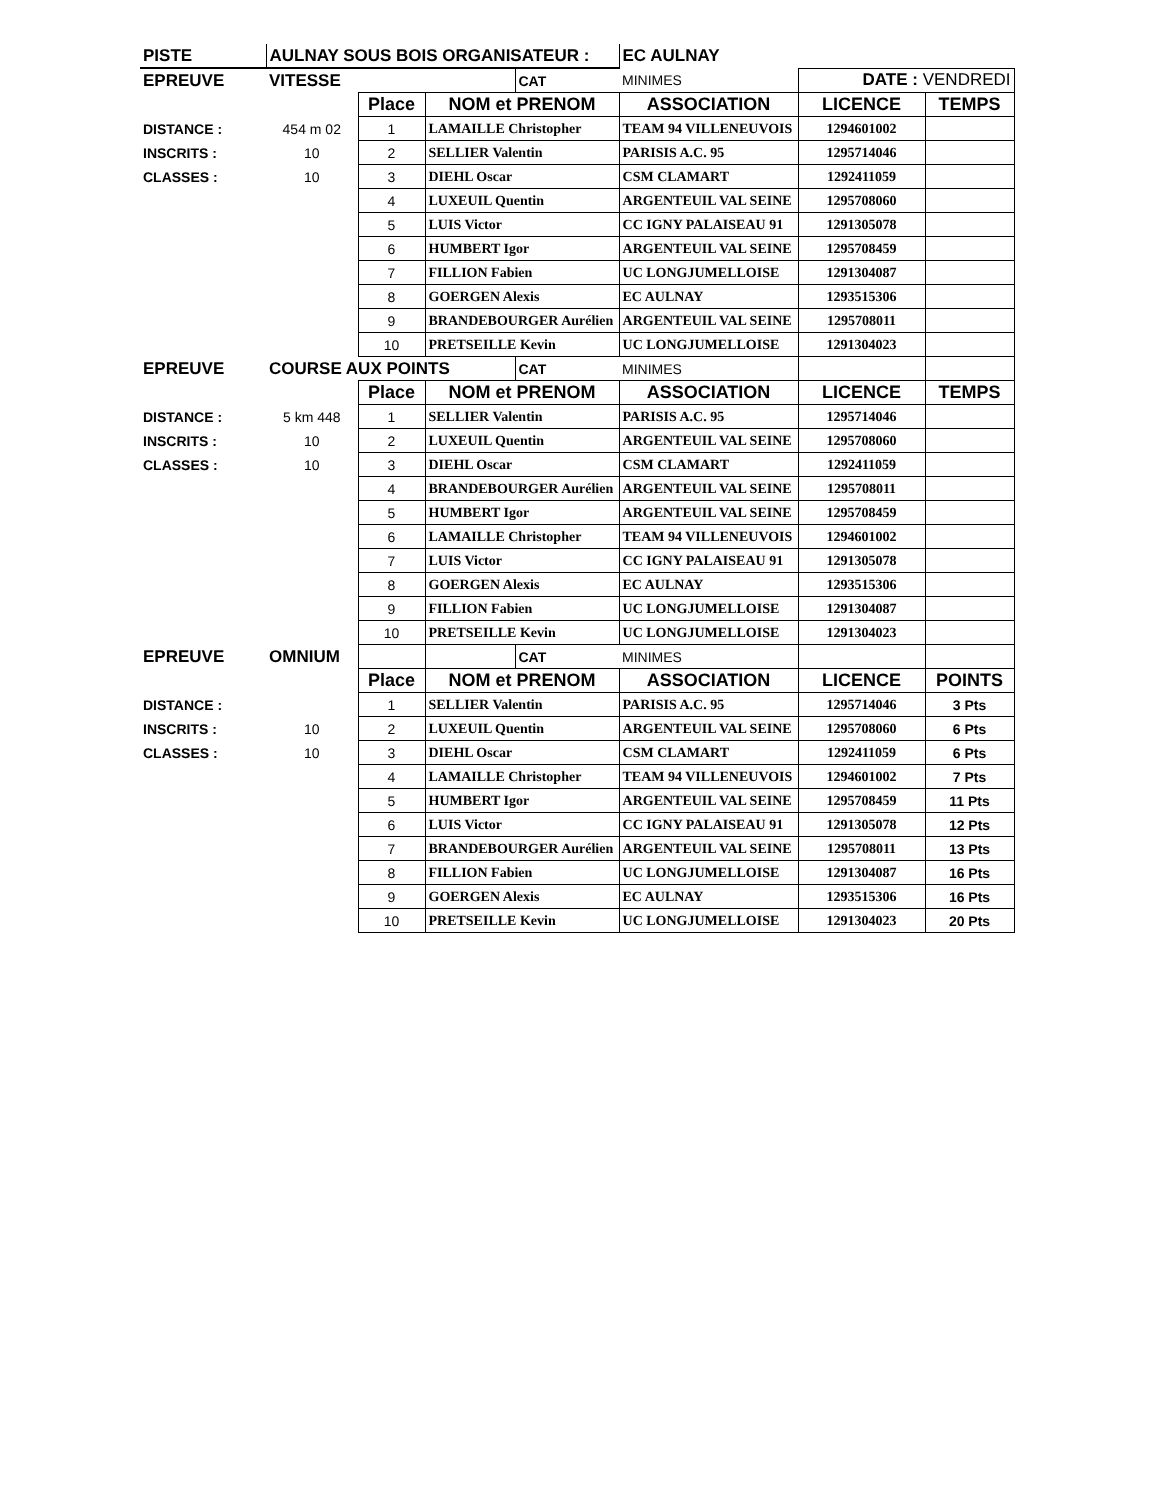| PISTE | AULNAY SOUS BOIS ORGANISATEUR : | | | | EC AULNAY | | |
| EPREUVE | VITESSE | | | CAT | MINIMES | DATE : VENDREDI | |
| | | Place | NOM et PRENOM | | ASSOCIATION | LICENCE | TEMPS |
| DISTANCE : | 454 m 02 | 1 | LAMAILLE Christopher | | TEAM 94 VILLENEUVOIS | 1294601002 | |
| INSCRITS : | 10 | 2 | SELLIER Valentin | | PARISIS A.C. 95 | 1295714046 | |
| CLASSES : | 10 | 3 | DIEHL Oscar | | CSM CLAMART | 1292411059 | |
| | | 4 | LUXEUIL Quentin | | ARGENTEUIL VAL SEINE | 1295708060 | |
| | | 5 | LUIS Victor | | CC IGNY PALAISEAU 91 | 1291305078 | |
| | | 6 | HUMBERT Igor | | ARGENTEUIL VAL SEINE | 1295708459 | |
| | | 7 | FILLION Fabien | | UC LONGJUMELLOISE | 1291304087 | |
| | | 8 | GOERGEN Alexis | | EC AULNAY | 1293515306 | |
| | | 9 | BRANDEBOURGER Aurélien | | ARGENTEUIL VAL SEINE | 1295708011 | |
| | | 10 | PRETSEILLE Kevin | | UC LONGJUMELLOISE | 1291304023 | |
| EPREUVE | COURSE AUX POINTS | | | CAT | MINIMES | | |
| | | Place | NOM et PRENOM | | ASSOCIATION | LICENCE | TEMPS |
| DISTANCE : | 5 km 448 | 1 | SELLIER Valentin | | PARISIS A.C. 95 | 1295714046 | |
| INSCRITS : | 10 | 2 | LUXEUIL Quentin | | ARGENTEUIL VAL SEINE | 1295708060 | |
| CLASSES : | 10 | 3 | DIEHL Oscar | | CSM CLAMART | 1292411059 | |
| | | 4 | BRANDEBOURGER Aurélien | | ARGENTEUIL VAL SEINE | 1295708011 | |
| | | 5 | HUMBERT Igor | | ARGENTEUIL VAL SEINE | 1295708459 | |
| | | 6 | LAMAILLE Christopher | | TEAM 94 VILLENEUVOIS | 1294601002 | |
| | | 7 | LUIS Victor | | CC IGNY PALAISEAU 91 | 1291305078 | |
| | | 8 | GOERGEN Alexis | | EC AULNAY | 1293515306 | |
| | | 9 | FILLION Fabien | | UC LONGJUMELLOISE | 1291304087 | |
| | | 10 | PRETSEILLE Kevin | | UC LONGJUMELLOISE | 1291304023 | |
| EPREUVE | OMNIUM | | | CAT | MINIMES | | |
| | | Place | NOM et PRENOM | | ASSOCIATION | LICENCE | POINTS |
| DISTANCE : | | 1 | SELLIER Valentin | | PARISIS A.C. 95 | 1295714046 | 3 Pts |
| INSCRITS : | 10 | 2 | LUXEUIL Quentin | | ARGENTEUIL VAL SEINE | 1295708060 | 6 Pts |
| CLASSES : | 10 | 3 | DIEHL Oscar | | CSM CLAMART | 1292411059 | 6 Pts |
| | | 4 | LAMAILLE Christopher | | TEAM 94 VILLENEUVOIS | 1294601002 | 7 Pts |
| | | 5 | HUMBERT Igor | | ARGENTEUIL VAL SEINE | 1295708459 | 11 Pts |
| | | 6 | LUIS Victor | | CC IGNY PALAISEAU 91 | 1291305078 | 12 Pts |
| | | 7 | BRANDEBOURGER Aurélien | | ARGENTEUIL VAL SEINE | 1295708011 | 13 Pts |
| | | 8 | FILLION Fabien | | UC LONGJUMELLOISE | 1291304087 | 16 Pts |
| | | 9 | GOERGEN Alexis | | EC AULNAY | 1293515306 | 16 Pts |
| | | 10 | PRETSEILLE Kevin | | UC LONGJUMELLOISE | 1291304023 | 20 Pts |